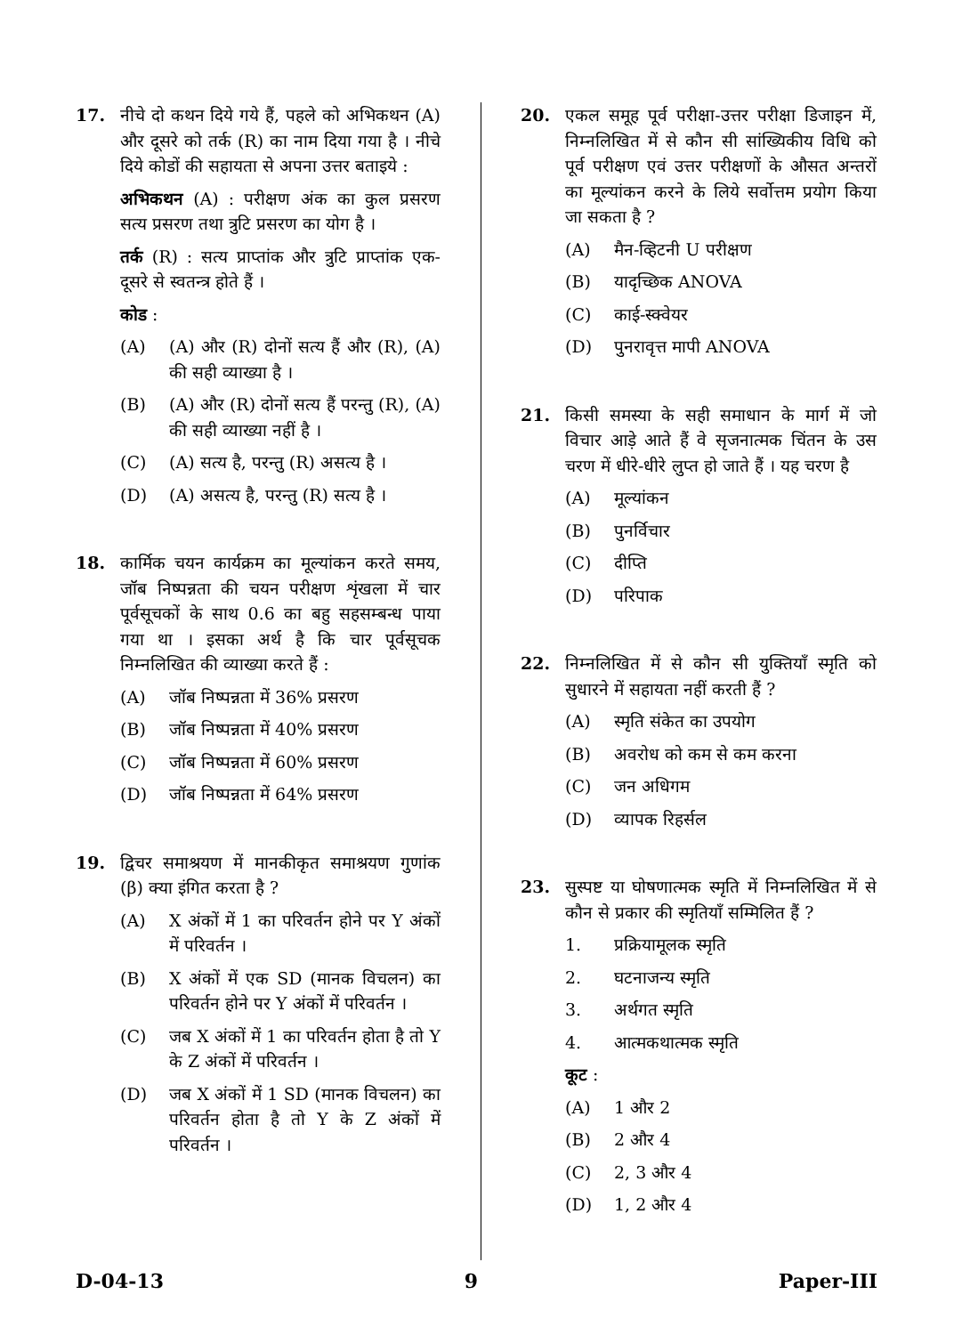17. नीचे दो कथन दिये गये हैं, पहले को अभिकथन (A) और दूसरे को तर्क (R) का नाम दिया गया है । नीचे दिये कोडों की सहायता से अपना उत्तर बताइये :
अभिकथन (A) : परीक्षण अंक का कुल प्रसरण सत्य प्रसरण तथा त्रुटि प्रसरण का योग है ।
तर्क (R) : सत्य प्राप्तांक और त्रुटि प्राप्तांक एक-दूसरे से स्वतन्त्र होते हैं ।
कोड :
(A) (A) और (R) दोनों सत्य हैं और (R), (A) की सही व्याख्या है ।
(B) (A) और (R) दोनों सत्य हैं परन्तु (R), (A) की सही व्याख्या नहीं है ।
(C) (A) सत्य है, परन्तु (R) असत्य है ।
(D) (A) असत्य है, परन्तु (R) सत्य है ।
18. कार्मिक चयन कार्यक्रम का मूल्यांकन करते समय, जॉब निष्पन्नता की चयन परीक्षण शृंखला में चार पूर्वसूचकों के साथ 0.6 का बहु सहसम्बन्ध पाया गया था । इसका अर्थ है कि चार पूर्वसूचक निम्नलिखित की व्याख्या करते हैं :
(A) जॉब निष्पन्नता में 36% प्रसरण
(B) जॉब निष्पन्नता में 40% प्रसरण
(C) जॉब निष्पन्नता में 60% प्रसरण
(D) जॉब निष्पन्नता में 64% प्रसरण
19. द्विचर समाश्रयण में मानकीकृत समाश्रयण गुणांक (β) क्या इंगित करता है ?
(A) X अंकों में 1 का परिवर्तन होने पर Y अंकों में परिवर्तन ।
(B) X अंकों में एक SD (मानक विचलन) का परिवर्तन होने पर Y अंकों में परिवर्तन ।
(C) जब X अंकों में 1 का परिवर्तन होता है तो Y के Z अंकों में परिवर्तन ।
(D) जब X अंकों में 1 SD (मानक विचलन) का परिवर्तन होता है तो Y के Z अंकों में परिवर्तन ।
20. एकल समूह पूर्व परीक्षा-उत्तर परीक्षा डिजाइन में, निम्नलिखित में से कौन सी सांख्यिकीय विधि को पूर्व परीक्षण एवं उत्तर परीक्षणों के औसत अन्तरों का मूल्यांकन करने के लिये सर्वोत्तम प्रयोग किया जा सकता है ?
(A) मैन-व्हिटनी U परीक्षण
(B) यादृच्छिक ANOVA
(C) काई-स्क्वेयर
(D) पुनरावृत्त मापी ANOVA
21. किसी समस्या के सही समाधान के मार्ग में जो विचार आड़े आते हैं वे सृजनात्मक चिंतन के उस चरण में धीरे-धीरे लुप्त हो जाते हैं । यह चरण है
(A) मूल्यांकन
(B) पुनर्विचार
(C) दीप्ति
(D) परिपाक
22. निम्नलिखित में से कौन सी युक्तियाँ स्मृति को सुधारने में सहायता नहीं करती हैं ?
(A) स्मृति संकेत का उपयोग
(B) अवरोध को कम से कम करना
(C) जन अधिगम
(D) व्यापक रिहर्सल
23. सुस्पष्ट या घोषणात्मक स्मृति में निम्नलिखित में से कौन से प्रकार की स्मृतियाँ सम्मिलित हैं ?
1. प्रक्रियामूलक स्मृति
2. घटनाजन्य स्मृति
3. अर्थगत स्मृति
4. आत्मकथात्मक स्मृति
कूट :
(A) 1 और 2
(B) 2 और 4
(C) 2, 3 और 4
(D) 1, 2 और 4
D-04-13 9 Paper-III